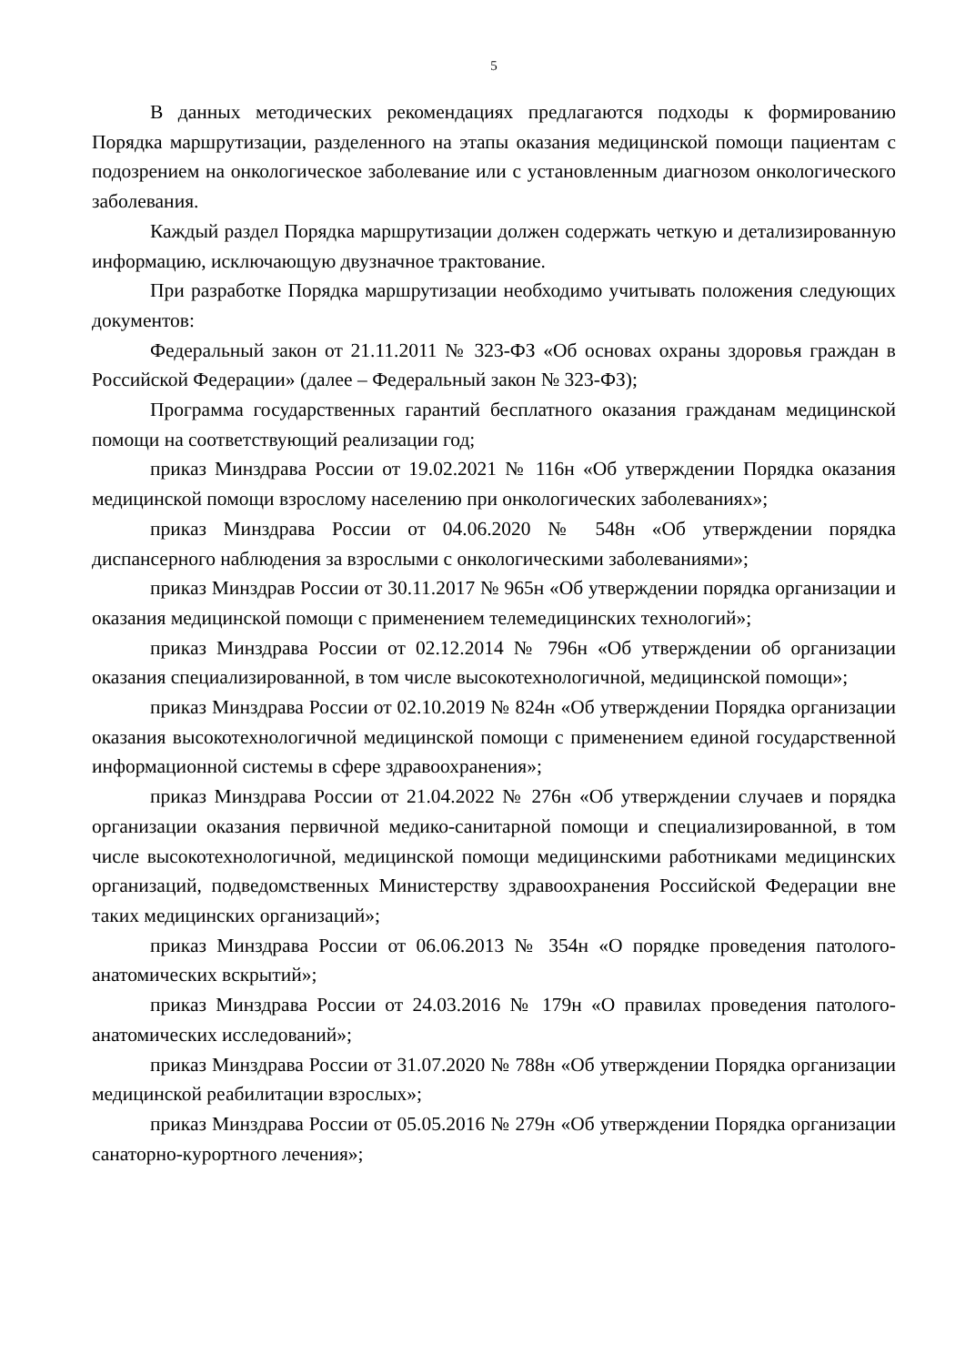5
В данных методических рекомендациях предлагаются подходы к формированию Порядка маршрутизации, разделенного на этапы оказания медицинской помощи пациентам с подозрением на онкологическое заболевание или с установленным диагнозом онкологического заболевания.
Каждый раздел Порядка маршрутизации должен содержать четкую и детализированную информацию, исключающую двузначное трактование.
При разработке Порядка маршрутизации необходимо учитывать положения следующих документов:
Федеральный закон от 21.11.2011 № 323-ФЗ «Об основах охраны здоровья граждан в Российской Федерации» (далее – Федеральный закон № 323-ФЗ);
Программа государственных гарантий бесплатного оказания гражданам медицинской помощи на соответствующий реализации год;
приказ Минздрава России от 19.02.2021 № 116н «Об утверждении Порядка оказания медицинской помощи взрослому населению при онкологических заболеваниях»;
приказ Минздрава России от 04.06.2020 № 548н «Об утверждении порядка диспансерного наблюдения за взрослыми с онкологическими заболеваниями»;
приказ Минздрав России от 30.11.2017 № 965н «Об утверждении порядка организации и оказания медицинской помощи с применением телемедицинских технологий»;
приказ Минздрава России от 02.12.2014 № 796н «Об утверждении об организации оказания специализированной, в том числе высокотехнологичной, медицинской помощи»;
приказ Минздрава России от 02.10.2019 № 824н «Об утверждении Порядка организации оказания высокотехнологичной медицинской помощи с применением единой государственной информационной системы в сфере здравоохранения»;
приказ Минздрава России от 21.04.2022 № 276н «Об утверждении случаев и порядка организации оказания первичной медико-санитарной помощи и специализированной, в том числе высокотехнологичной, медицинской помощи медицинскими работниками медицинских организаций, подведомственных Министерству здравоохранения Российской Федерации вне таких медицинских организаций»;
приказ Минздрава России от 06.06.2013 № 354н «О порядке проведения патолого-анатомических вскрытий»;
приказ Минздрава России от 24.03.2016 № 179н «О правилах проведения патолого-анатомических исследований»;
приказ Минздрава России от 31.07.2020 № 788н «Об утверждении Порядка организации медицинской реабилитации взрослых»;
приказ Минздрава России от 05.05.2016 № 279н «Об утверждении Порядка организации санаторно-курортного лечения»;